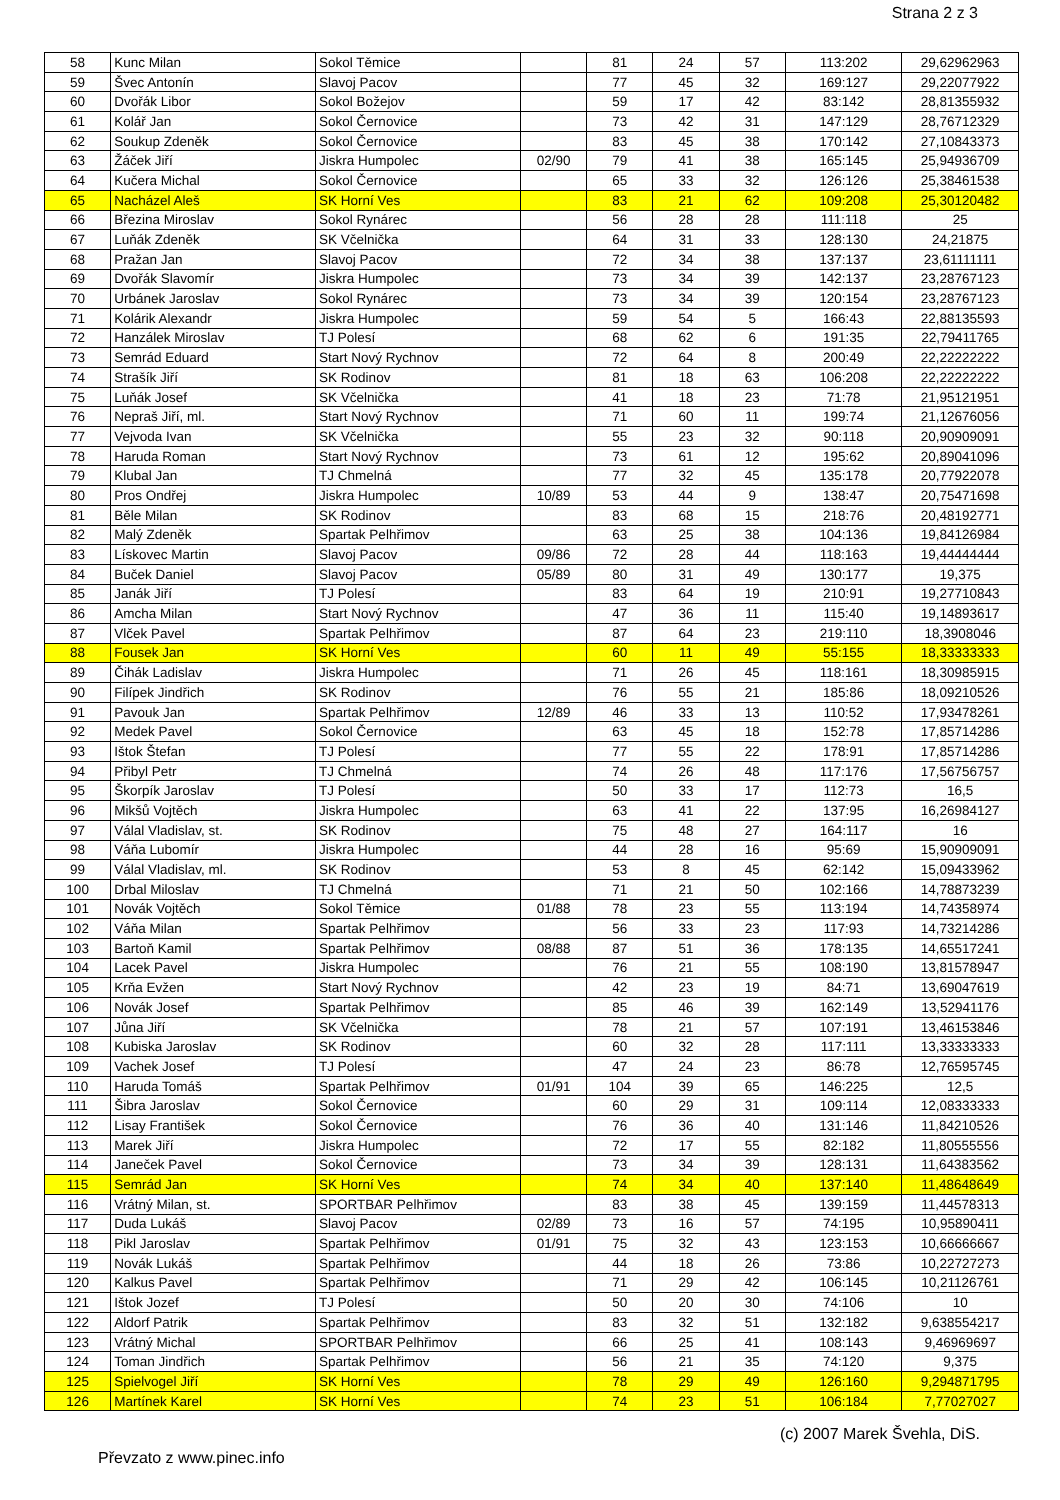Strana 2 z 3
| 58 | Kunc Milan | Sokol Těmice | | 81 | 24 | 57 | 113:202 | 29,62962963 |
| 59 | Švec Antonín | Slavoj Pacov | | 77 | 45 | 32 | 169:127 | 29,22077922 |
| 60 | Dvořák Libor | Sokol Božejov | | 59 | 17 | 42 | 83:142 | 28,81355932 |
| 61 | Kolář Jan | Sokol Černovice | | 73 | 42 | 31 | 147:129 | 28,76712329 |
| 62 | Soukup Zdeněk | Sokol Černovice | | 83 | 45 | 38 | 170:142 | 27,10843373 |
| 63 | Žáček Jiří | Jiskra Humpolec | 02/90 | 79 | 41 | 38 | 165:145 | 25,94936709 |
| 64 | Kučera Michal | Sokol Černovice | | 65 | 33 | 32 | 126:126 | 25,38461538 |
| 65 | Nacházel Aleš | SK Horní Ves | | 83 | 21 | 62 | 109:208 | 25,30120482 |
| 66 | Březina Miroslav | Sokol Rynárec | | 56 | 28 | 28 | 111:118 | 25 |
| 67 | Luňák Zdeněk | SK Včelnička | | 64 | 31 | 33 | 128:130 | 24,21875 |
| 68 | Pražan Jan | Slavoj Pacov | | 72 | 34 | 38 | 137:137 | 23,61111111 |
| 69 | Dvořák Slavomír | Jiskra Humpolec | | 73 | 34 | 39 | 142:137 | 23,28767123 |
| 70 | Urbánek Jaroslav | Sokol Rynárec | | 73 | 34 | 39 | 120:154 | 23,28767123 |
| 71 | Kolárik Alexandr | Jiskra Humpolec | | 59 | 54 | 5 | 166:43 | 22,88135593 |
| 72 | Hanzálek Miroslav | TJ Polesí | | 68 | 62 | 6 | 191:35 | 22,79411765 |
| 73 | Semrád Eduard | Start Nový Rychnov | | 72 | 64 | 8 | 200:49 | 22,22222222 |
| 74 | Strašík Jiří | SK Rodinov | | 81 | 18 | 63 | 106:208 | 22,22222222 |
| 75 | Luňák Josef | SK Včelnička | | 41 | 18 | 23 | 71:78 | 21,95121951 |
| 76 | Nepraš Jiří, ml. | Start Nový Rychnov | | 71 | 60 | 11 | 199:74 | 21,12676056 |
| 77 | Vejvoda Ivan | SK Včelnička | | 55 | 23 | 32 | 90:118 | 20,90909091 |
| 78 | Haruda Roman | Start Nový Rychnov | | 73 | 61 | 12 | 195:62 | 20,89041096 |
| 79 | Klubal Jan | TJ Chmelná | | 77 | 32 | 45 | 135:178 | 20,77922078 |
| 80 | Pros Ondřej | Jiskra Humpolec | 10/89 | 53 | 44 | 9 | 138:47 | 20,75471698 |
| 81 | Běle Milan | SK Rodinov | | 83 | 68 | 15 | 218:76 | 20,48192771 |
| 82 | Malý Zdeněk | Spartak Pelhřimov | | 63 | 25 | 38 | 104:136 | 19,84126984 |
| 83 | Lískovec Martin | Slavoj Pacov | 09/86 | 72 | 28 | 44 | 118:163 | 19,44444444 |
| 84 | Buček Daniel | Slavoj Pacov | 05/89 | 80 | 31 | 49 | 130:177 | 19,375 |
| 85 | Janák Jiří | TJ Polesí | | 83 | 64 | 19 | 210:91 | 19,27710843 |
| 86 | Amcha Milan | Start Nový Rychnov | | 47 | 36 | 11 | 115:40 | 19,14893617 |
| 87 | Vlček Pavel | Spartak Pelhřimov | | 87 | 64 | 23 | 219:110 | 18,3908046 |
| 88 | Fousek Jan | SK Horní Ves | | 60 | 11 | 49 | 55:155 | 18,33333333 |
| 89 | Čihák Ladislav | Jiskra Humpolec | | 71 | 26 | 45 | 118:161 | 18,30985915 |
| 90 | Filípek Jindřich | SK Rodinov | | 76 | 55 | 21 | 185:86 | 18,09210526 |
| 91 | Pavouk Jan | Spartak Pelhřimov | 12/89 | 46 | 33 | 13 | 110:52 | 17,93478261 |
| 92 | Medek Pavel | Sokol Černovice | | 63 | 45 | 18 | 152:78 | 17,85714286 |
| 93 | Ištok Štefan | TJ Polesí | | 77 | 55 | 22 | 178:91 | 17,85714286 |
| 94 | Přibyl Petr | TJ Chmelná | | 74 | 26 | 48 | 117:176 | 17,56756757 |
| 95 | Škorpík Jaroslav | TJ Polesí | | 50 | 33 | 17 | 112:73 | 16,5 |
| 96 | Mikšů Vojtěch | Jiskra Humpolec | | 63 | 41 | 22 | 137:95 | 16,26984127 |
| 97 | Válal Vladislav, st. | SK Rodinov | | 75 | 48 | 27 | 164:117 | 16 |
| 98 | Váňa Lubomír | Jiskra Humpolec | | 44 | 28 | 16 | 95:69 | 15,90909091 |
| 99 | Válal Vladislav, ml. | SK Rodinov | | 53 | 8 | 45 | 62:142 | 15,09433962 |
| 100 | Drbal Miloslav | TJ Chmelná | | 71 | 21 | 50 | 102:166 | 14,78873239 |
| 101 | Novák Vojtěch | Sokol Těmice | 01/88 | 78 | 23 | 55 | 113:194 | 14,74358974 |
| 102 | Váňa Milan | Spartak Pelhřimov | | 56 | 33 | 23 | 117:93 | 14,73214286 |
| 103 | Bartoň Kamil | Spartak Pelhřimov | 08/88 | 87 | 51 | 36 | 178:135 | 14,65517241 |
| 104 | Lacek Pavel | Jiskra Humpolec | | 76 | 21 | 55 | 108:190 | 13,81578947 |
| 105 | Krňa Evžen | Start Nový Rychnov | | 42 | 23 | 19 | 84:71 | 13,69047619 |
| 106 | Novák Josef | Spartak Pelhřimov | | 85 | 46 | 39 | 162:149 | 13,52941176 |
| 107 | Jůna Jiří | SK Včelnička | | 78 | 21 | 57 | 107:191 | 13,46153846 |
| 108 | Kubiska Jaroslav | SK Rodinov | | 60 | 32 | 28 | 117:111 | 13,33333333 |
| 109 | Vachek Josef | TJ Polesí | | 47 | 24 | 23 | 86:78 | 12,76595745 |
| 110 | Haruda Tomáš | Spartak Pelhřimov | 01/91 | 104 | 39 | 65 | 146:225 | 12,5 |
| 111 | Šibra Jaroslav | Sokol Černovice | | 60 | 29 | 31 | 109:114 | 12,08333333 |
| 112 | Lisay František | Sokol Černovice | | 76 | 36 | 40 | 131:146 | 11,84210526 |
| 113 | Marek Jiří | Jiskra Humpolec | | 72 | 17 | 55 | 82:182 | 11,80555556 |
| 114 | Janeček Pavel | Sokol Černovice | | 73 | 34 | 39 | 128:131 | 11,64383562 |
| 115 | Semrád Jan | SK Horní Ves | | 74 | 34 | 40 | 137:140 | 11,48648649 |
| 116 | Vrátný Milan, st. | SPORTBAR Pelhřimov | | 83 | 38 | 45 | 139:159 | 11,44578313 |
| 117 | Duda Lukáš | Slavoj Pacov | 02/89 | 73 | 16 | 57 | 74:195 | 10,95890411 |
| 118 | Pikl Jaroslav | Spartak Pelhřimov | 01/91 | 75 | 32 | 43 | 123:153 | 10,66666667 |
| 119 | Novák Lukáš | Spartak Pelhřimov | | 44 | 18 | 26 | 73:86 | 10,22727273 |
| 120 | Kalkus Pavel | Spartak Pelhřimov | | 71 | 29 | 42 | 106:145 | 10,21126761 |
| 121 | Ištok Jozef | TJ Polesí | | 50 | 20 | 30 | 74:106 | 10 |
| 122 | Aldorf Patrik | Spartak Pelhřimov | | 83 | 32 | 51 | 132:182 | 9,638554217 |
| 123 | Vrátný Michal | SPORTBAR Pelhřimov | | 66 | 25 | 41 | 108:143 | 9,46969697 |
| 124 | Toman Jindřich | Spartak Pelhřimov | | 56 | 21 | 35 | 74:120 | 9,375 |
| 125 | Spielvogel Jiří | SK Horní Ves | | 78 | 29 | 49 | 126:160 | 9,294871795 |
| 126 | Martínek Karel | SK Horní Ves | | 74 | 23 | 51 | 106:184 | 7,77027027 |
(c) 2007 Marek Švehla, DiS.
Převzato z www.pinec.info